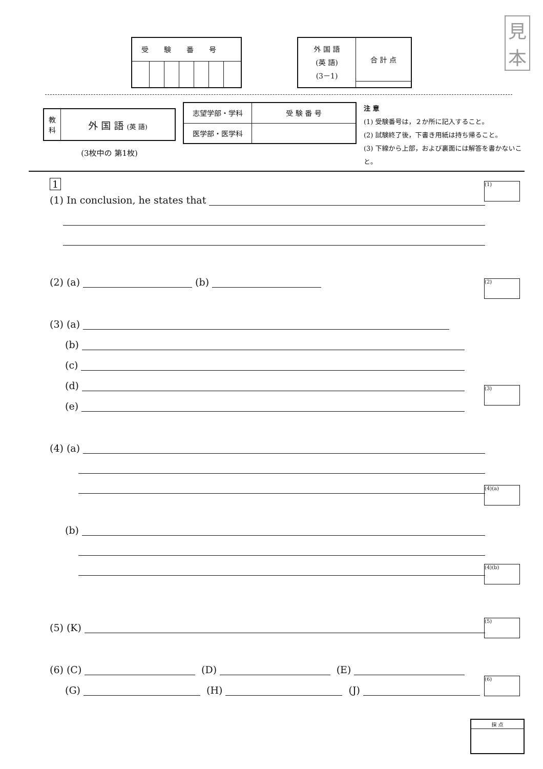見
本
| 受験番号 | | | | | | |
| --- | --- | --- | --- | --- | --- | --- |
| 外 国 語 (英 語) (3－1) | 合 計 点 |
| 教 科 | 外 国 語 (英 語) |
(3枚中の 第1枚)
| 志望学部・学科 | 受 験 番 号 |
| --- | --- |
| 医学部・医学科 | |
注 意
(1) 受験番号は，２か所に記入すること。
(2) 試験終了後，下書き用紙は持ち帰ること。
(3) 下線から上部，および裏面には解答を書かないこと。
1
(1) In conclusion, he states that
(2) (a) (b)
(3) (a)
(b)
(c)
(d)
(e)
(4) (a)
(b)
(5) (K)
(6) (C) (D) (E)
(G) (H) (J)
(1)
(2)
(3)
(4)(a)
(4)(b)
(5)
(6)
| 採 点 |
| --- |